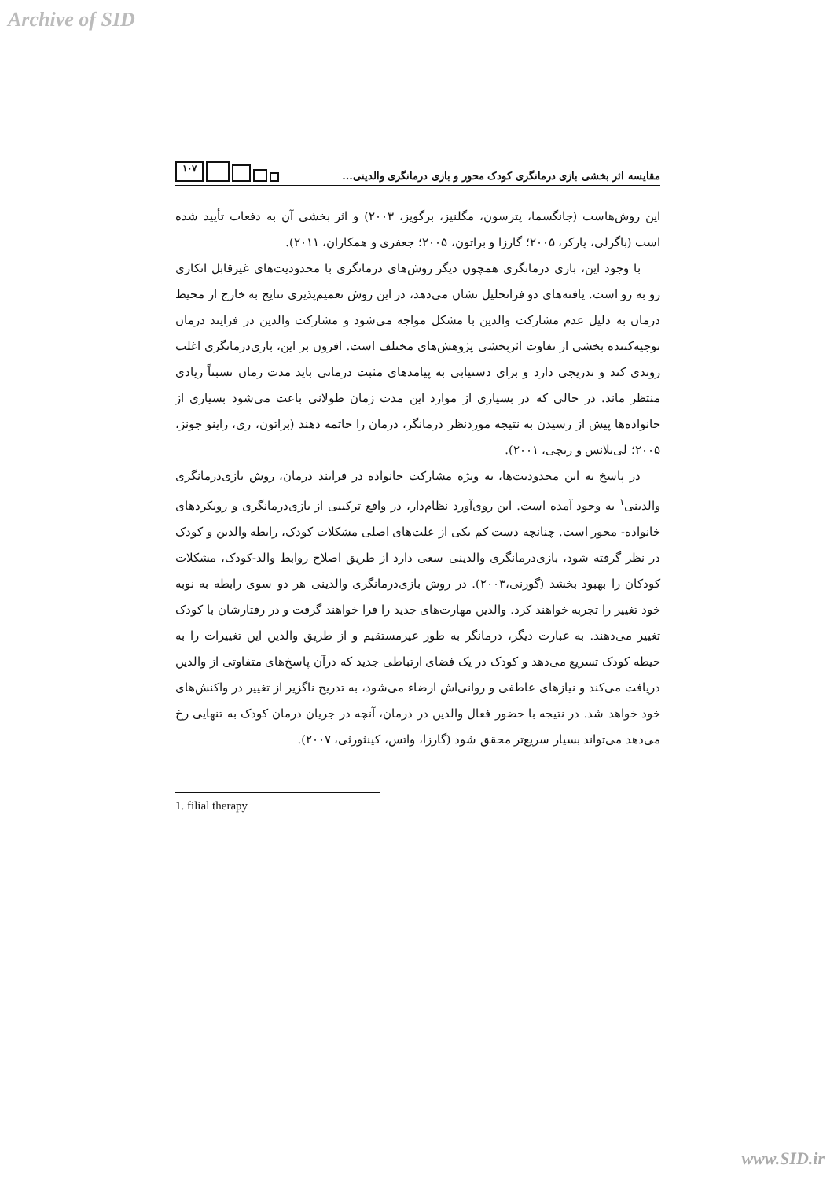Archive of SID
مقایسه اثر بخشی بازی درمانگری کودک محور و بازی درمانگری والدینی...
۱۰۷
این روش‌هاست (جانگسما، پترسون، مگلنیز، برگویز، ۲۰۰۳) و اثر بخشی آن به دفعات تأیید شده است (باگرلی، پارکر، ۲۰۰۵؛ گارزا و براتون، ۲۰۰۵؛ جعفری و همکاران، ۲۰۱۱).
با وجود این، بازی درمانگری همچون دیگر روش‌های درمانگری با محدودیت‌های غیرقابل انکاری رو به رو است. یافته‌های دو فراتحلیل نشان می‌دهد، در این روش تعمیم‌پذیری نتایج به خارج از محیط درمان به دلیل عدم مشارکت والدین با مشکل مواجه می‌شود و مشارکت والدین در فرایند درمان توجیه‌کننده بخشی از تفاوت اثربخشی پژوهش‌های مختلف است. افزون بر این، بازی‌درمانگری اغلب روندی کند و تدریجی دارد و برای دستیابی به پیامدهای مثبت درمانی باید مدت زمان نسبتاً زیادی منتظر ماند. در حالی که در بسیاری از موارد این مدت زمان طولانی باعث می‌شود بسیاری از خانواده‌ها پیش از رسیدن به نتیجه موردنظر درمانگر، درمان را خاتمه دهند (براتون، ری، راینو جونز، ۲۰۰۵؛ لی‌بلانس و ریچی، ۲۰۰۱).
در پاسخ به این محدودیت‌ها، به ویژه مشارکت خانواده در فرایند درمان، روش بازی‌درمانگری والدینی<sup>۱</sup> به وجود آمده است. این روی‌آورد نظام‌دار، در واقع ترکیبی از بازی‌درمانگری و رویکردهای خانواده- محور است. چنانچه دست کم یکی از علت‌های اصلی مشکلات کودک، رابطه والدین و کودک در نظر گرفته شود، بازی‌درمانگری والدینی سعی دارد از طریق اصلاح روابط والد-کودک، مشکلات کودکان را بهبود بخشد (گورنی،۲۰۰۳). در روش بازی‌درمانگری والدینی هر دو سوی رابطه به نوبه خود تغییر را تجربه خواهند کرد. والدین مهارت‌های جدید را فرا خواهند گرفت و در رفتارشان با کودک تغییر می‌دهند. به عبارت دیگر، درمانگر به طور غیرمستقیم و از طریق والدین این تغییرات را به حیطه کودک تسریع می‌دهد و کودک در یک فضای ارتباطی جدید که درآن پاسخ‌های متفاوتی از والدین دریافت می‌کند و نیازهای عاطفی و روانی‌اش ارضاء می‌شود، به تدریج ناگزیر از تغییر در واکنش‌های خود خواهد شد. در نتیجه با حضور فعال والدین در درمان، آنچه در جریان درمان کودک به تنهایی رخ می‌دهد می‌تواند بسیار سریع‌تر محقق شود (گارزا، واتس، کینثورثی، ۲۰۰۷).
1. filial therapy
www.SID.ir